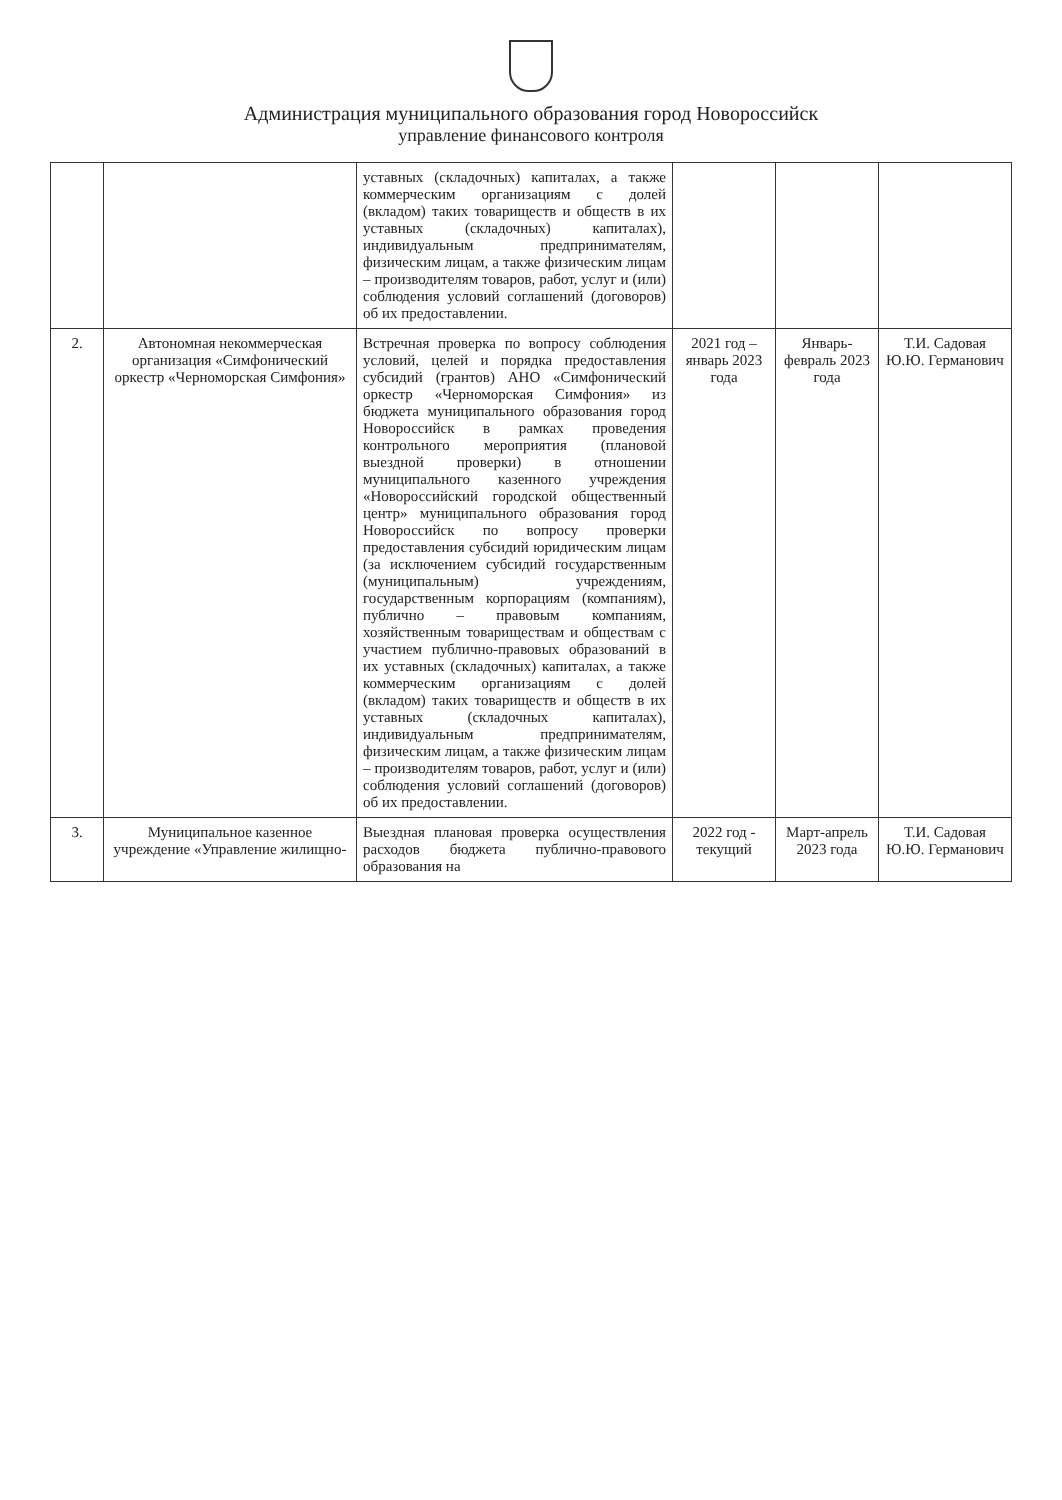Администрация муниципального образования город Новороссийск
управление финансового контроля
| | | уставных (складочных) капиталах, а также коммерческим организациям с долей (вкладом) таких товариществ и обществ в их уставных (складочных) капиталах), индивидуальным предпринимателям, физическим лицам, а также физическим лицам – производителям товаров, работ, услуг и (или) соблюдения условий соглашений (договоров) об их предоставлении. | | | |
| 2. | Автономная некоммерческая организация «Симфонический оркестр «Черноморская Симфония» | Встречная проверка по вопросу соблюдения условий, целей и порядка предоставления субсидий (грантов) АНО «Симфонический оркестр «Черноморская Симфония» из бюджета муниципального образования город Новороссийск в рамках проведения контрольного мероприятия (плановой выездной проверки) в отношении муниципального казенного учреждения «Новороссийский городской общественный центр» муниципального образования город Новороссийск по вопросу проверки предоставления субсидий юридическим лицам (за исключением субсидий государственным (муниципальным) учреждениям, государственным корпорациям (компаниям), публично – правовым компаниям, хозяйственным товариществам и обществам с участием публично-правовых образований в их уставных (складочных) капиталах, а также коммерческим организациям с долей (вкладом) таких товариществ и обществ в их уставных (складочных капиталах), индивидуальным предпринимателям, физическим лицам, а также физическим лицам – производителям товаров, работ, услуг и (или) соблюдения условий соглашений (договоров) об их предоставлении. | 2021 год – январь 2023 года | Январь-февраль 2023 года | Т.И. Садовая Ю.Ю. Германович |
| 3. | Муниципальное казенное учреждение «Управление жилищно- | Выездная плановая проверка осуществления расходов бюджета публично-правового образования на | 2022 год - текущий | Март-апрель 2023 года | Т.И. Садовая Ю.Ю. Германович |